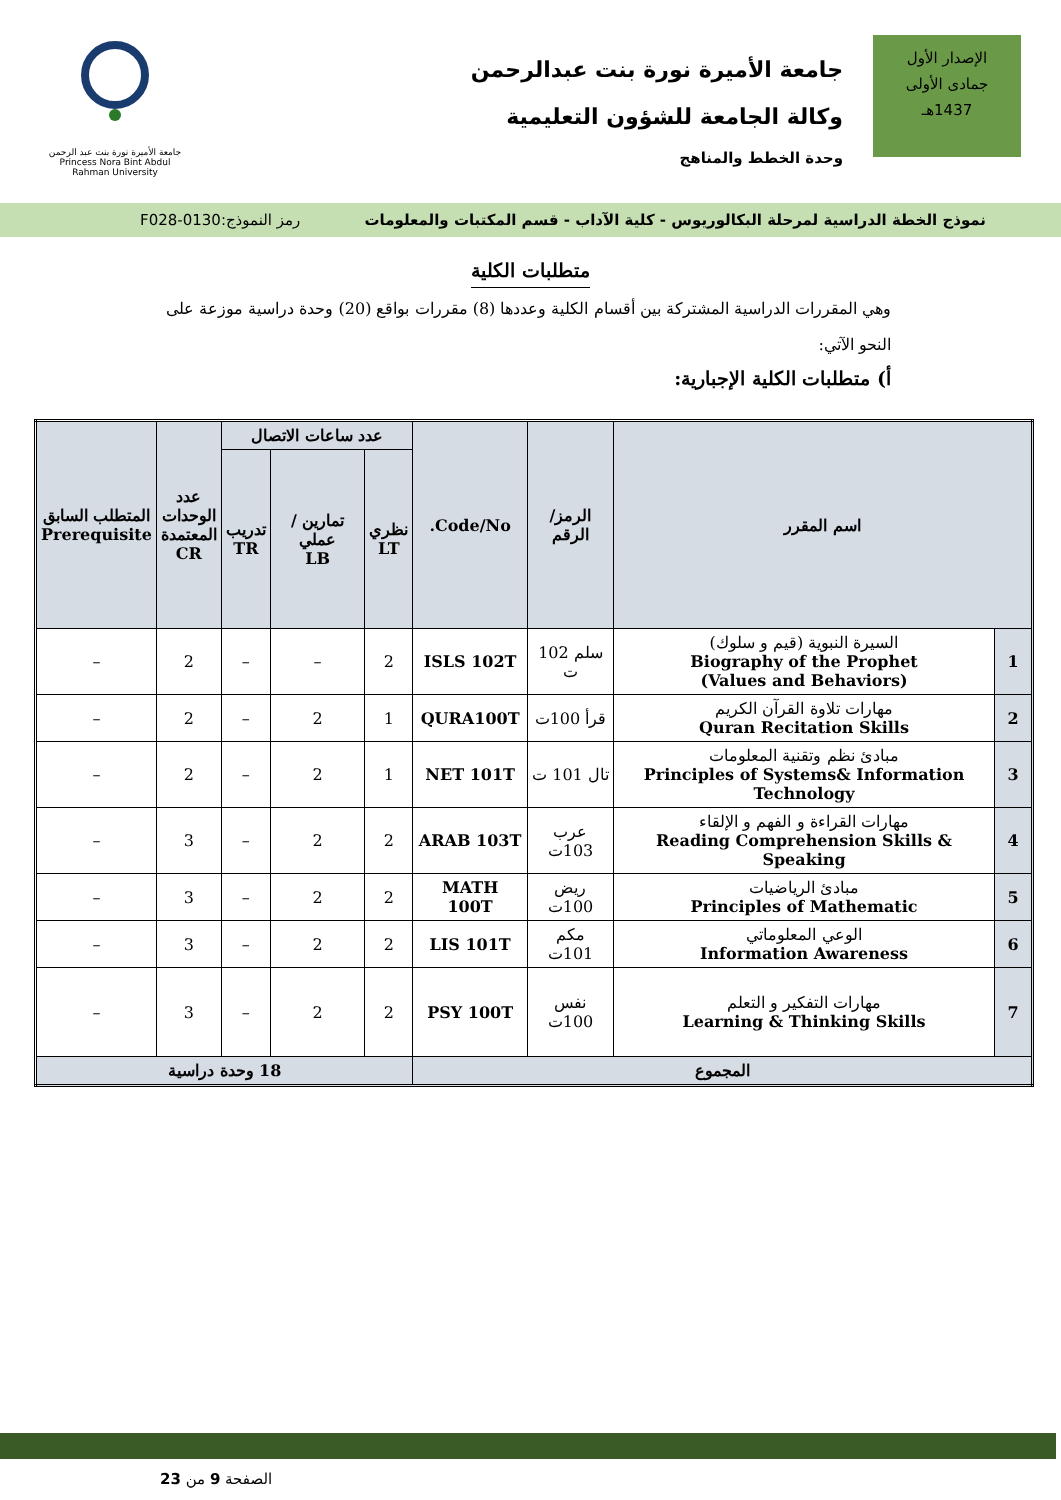الإصدار الأول
جمادى الأولى
1437هـ
جامعة الأميرة نورة بنت عبدالرحمن
وكالة الجامعة للشؤون التعليمية
وحدة الخطط والمناهج
جامعة الأميرة نورة بنت عبد الرحمن
Princess Nora Bint Abdul Rahman University
نموذج الخطة الدراسية لمرحلة البكالوريوس - كلية الآداب - قسم المكتبات والمعلومات رمز النموذج:0130-F028
متطلبات الكلية
وهي المقررات الدراسية المشتركة بين أقسام الكلية وعددها (8) مقررات بواقع (20) وحدة دراسية موزعة على النحو الآتي:
أ) متطلبات الكلية الإجبارية:
| اسم المقرر | | الرمز/الرقم | Code/No. | عدد ساعات الاتصال | | | عدد الوحدات المعتمدة CR | المتطلب السابق Prerequisite |
| --- | --- | --- | --- | --- | --- | --- | --- | --- |
| | | | | نظري LT | تمارين / عملي LB | تدريب TR | | |
| 1 | السيرة النبوية (قيم و سلوك) Biography of the Prophet (Values and Behaviors) | سلم 102 ت | ISLS 102T | 2 | – | – | 2 | – |
| 2 | مهارات تلاوة القرآن الكريم Quran Recitation Skills | قرأ 100ت | QURA100T | 1 | 2 | – | 2 | – |
| 3 | مبادئ نظم وتقنية المعلومات Principles of Systems& Information Technology | تال 101 ت | NET 101T | 1 | 2 | – | 2 | – |
| 4 | مهارات القراءة و الفهم و الإلقاء Reading Comprehension Skills & Speaking | عرب 103ت | ARAB 103T | 2 | 2 | – | 3 | – |
| 5 | مبادئ الرياضيات Principles of Mathematic | ريض 100ت | MATH 100T | 2 | 2 | – | 3 | – |
| 6 | الوعي المعلوماتي Information Awareness | مكم 101ت | LIS 101T | 2 | 2 | – | 3 | – |
| 7 | مهارات التفكير و التعلم Learning & Thinking Skills | نفس 100ت | PSY 100T | 2 | 2 | – | 3 | – |
| المجموع | | | | 18 وحدة دراسية | | | | |
الصفحة 9 من 23